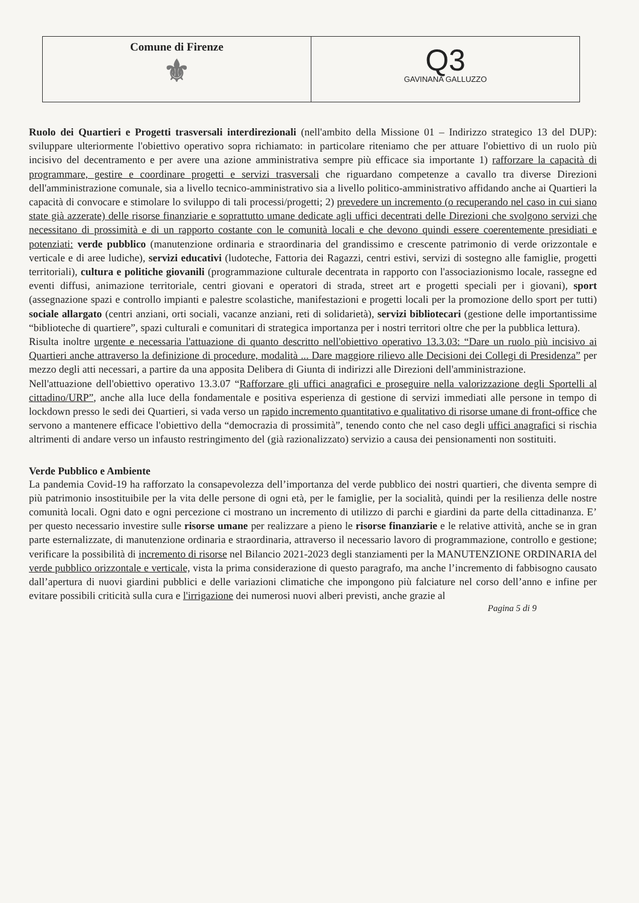Comune di Firenze
⚜
Q3
GAVINANA GALLUZZO
Ruolo dei Quartieri e Progetti trasversali interdirezionali (nell'ambito della Missione 01 – Indirizzo strategico 13 del DUP): sviluppare ulteriormente l'obiettivo operativo sopra richiamato: in particolare riteniamo che per attuare l'obiettivo di un ruolo più incisivo del decentramento e per avere una azione amministrativa sempre più efficace sia importante 1) rafforzare la capacità di programmare, gestire e coordinare progetti e servizi trasversali che riguardano competenze a cavallo tra diverse Direzioni dell'amministrazione comunale, sia a livello tecnico-amministrativo sia a livello politico-amministrativo affidando anche ai Quartieri la capacità di convocare e stimolare lo sviluppo di tali processi/progetti; 2) prevedere un incremento (o recuperando nel caso in cui siano state già azzerate) delle risorse finanziarie e soprattutto umane dedicate agli uffici decentrati delle Direzioni che svolgono servizi che necessitano di prossimità e di un rapporto costante con le comunità locali e che devono quindi essere coerentemente presidiati e potenziati: verde pubblico (manutenzione ordinaria e straordinaria del grandissimo e crescente patrimonio di verde orizzontale e verticale e di aree ludiche), servizi educativi (ludoteche, Fattoria dei Ragazzi, centri estivi, servizi di sostegno alle famiglie, progetti territoriali), cultura e politiche giovanili (programmazione culturale decentrata in rapporto con l'associazionismo locale, rassegne ed eventi diffusi, animazione territoriale, centri giovani e operatori di strada, street art e progetti speciali per i giovani), sport (assegnazione spazi e controllo impianti e palestre scolastiche, manifestazioni e progetti locali per la promozione dello sport per tutti) sociale allargato (centri anziani, orti sociali, vacanze anziani, reti di solidarietà), servizi bibliotecari (gestione delle importantissime “biblioteche di quartiere”, spazi culturali e comunitari di strategica importanza per i nostri territori oltre che per la pubblica lettura).
Risulta inoltre urgente e necessaria l'attuazione di quanto descritto nell'obiettivo operativo 13.3.03: “Dare un ruolo più incisivo ai Quartieri anche attraverso la definizione di procedure, modalità ... Dare maggiore rilievo alle Decisioni dei Collegi di Presidenza” per mezzo degli atti necessari, a partire da una apposita Delibera di Giunta di indirizzi alle Direzioni dell'amministrazione.
Nell'attuazione dell'obiettivo operativo 13.3.07 “Rafforzare gli uffici anagrafici e proseguire nella valorizzazione degli Sportelli al cittadino/URP”, anche alla luce della fondamentale e positiva esperienza di gestione di servizi immediati alle persone in tempo di lockdown presso le sedi dei Quartieri, si vada verso un rapido incremento quantitativo e qualitativo di risorse umane di front-office che servono a mantenere efficace l'obiettivo della “democrazia di prossimità”, tenendo conto che nel caso degli uffici anagrafici si rischia altrimenti di andare verso un infausto restringimento del (già razionalizzato) servizio a causa dei pensionamenti non sostituiti.
Verde Pubblico e Ambiente
La pandemia Covid-19 ha rafforzato la consapevolezza dell’importanza del verde pubblico dei nostri quartieri, che diventa sempre di più patrimonio insostituibile per la vita delle persone di ogni età, per le famiglie, per la socialità, quindi per la resilienza delle nostre comunità locali. Ogni dato e ogni percezione ci mostrano un incremento di utilizzo di parchi e giardini da parte della cittadinanza. E’ per questo necessario investire sulle risorse umane per realizzare a pieno le risorse finanziarie e le relative attività, anche se in gran parte esternalizzate, di manutenzione ordinaria e straordinaria, attraverso il necessario lavoro di programmazione, controllo e gestione; verificare la possibilità di incremento di risorse nel Bilancio 2021-2023 degli stanziamenti per la MANUTENZIONE ORDINARIA del verde pubblico orizzontale e verticale, vista la prima considerazione di questo paragrafo, ma anche l’incremento di fabbisogno causato dall’apertura di nuovi giardini pubblici e delle variazioni climatiche che impongono più falciature nel corso dell’anno e infine per evitare possibili criticità sulla cura e l'irrigazione dei numerosi nuovi alberi previsti, anche grazie al
Pagina 5 di 9